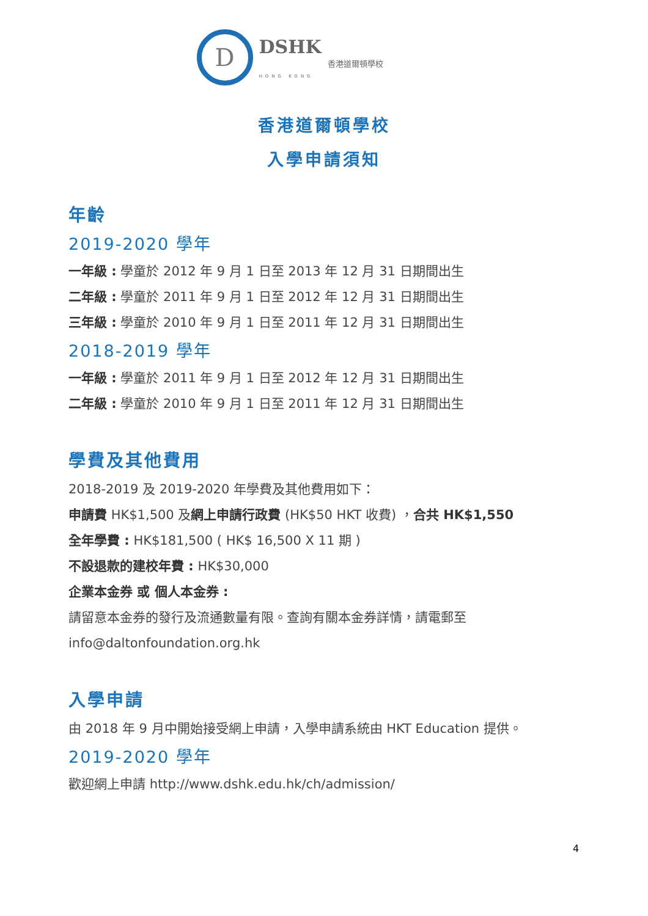D
DSHK
香港道爾頓學校
HONG KONG
香港道爾頓學校
入學申請須知
年齡
2019-2020 學年
一年級 : 學童於 2012 年 9 月 1 日至 2013 年 12 月 31 日期間出生
二年級 : 學童於 2011 年 9 月 1 日至 2012 年 12 月 31 日期間出生
三年級 : 學童於 2010 年 9 月 1 日至 2011 年 12 月 31 日期間出生
2018-2019 學年
一年級 : 學童於 2011 年 9 月 1 日至 2012 年 12 月 31 日期間出生
二年級 : 學童於 2010 年 9 月 1 日至 2011 年 12 月 31 日期間出生
學費及其他費用
2018-2019 及 2019-2020 年學費及其他費用如下：
申請費 HK$1,500 及網上申請行政費 (HK$50 HKT 收費) ，合共 HK$1,550
全年學費 : HK$181,500 ( HK$ 16,500 X 11 期 )
不設退款的建校年費 : HK$30,000
企業本金券 或 個人本金券 :
請留意本金券的發行及流通數量有限。查詢有關本金券詳情，請電郵至
info@daltonfoundation.org.hk
入學申請
由 2018 年 9 月中開始接受網上申請，入學申請系統由 HKT Education 提供。
2019-2020 學年
歡迎網上申請 http://www.dshk.edu.hk/ch/admission/
4